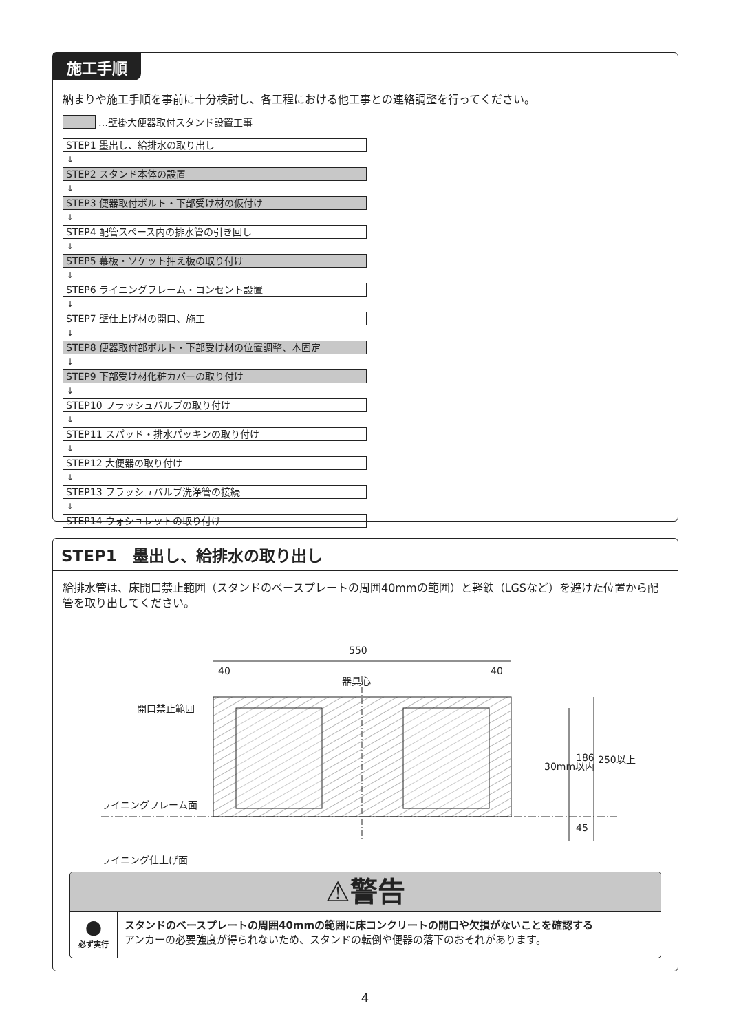施工手順
納まりや施工手順を事前に十分検討し、各工程における他工事との連絡調整を行ってください。
…壁掛大便器取付スタンド設置工事
STEP1 墨出し、給排水の取り出し
↓
STEP2 スタンド本体の設置
↓
STEP3 便器取付ボルト・下部受け材の仮付け
↓
STEP4 配管スペース内の排水管の引き回し
↓
STEP5 幕板・ソケット押え板の取り付け
↓
STEP6 ライニングフレーム・コンセント設置
↓
STEP7 壁仕上げ材の開口、施工
↓
STEP8 便器取付部ボルト・下部受け材の位置調整、本固定
↓
STEP9 下部受け材化粧カバーの取り付け
↓
STEP10 フラッシュバルブの取り付け
↓
STEP11 スパッド・排水パッキンの取り付け
↓
STEP12 大便器の取り付け
↓
STEP13 フラッシュバルブ洗浄管の接続
↓
STEP14 ウォシュレットの取り付け
STEP1　墨出し、給排水の取り出し
給排水管は、床開口禁止範囲（スタンドのベースプレートの周囲40mmの範囲）と軽鉄（LGSなど）を避けた位置から配管を取り出してください。
550
40 40
器具心
開口禁止範囲
ライニングフレーム面
ライニング仕上げ面
186 250以上
30mm以内
45
⚠警告
●
必ず実行
スタンドのベースプレートの周囲40mmの範囲に床コンクリートの開口や欠損がないことを確認する
アンカーの必要強度が得られないため、スタンドの転倒や便器の落下のおそれがあります。
4